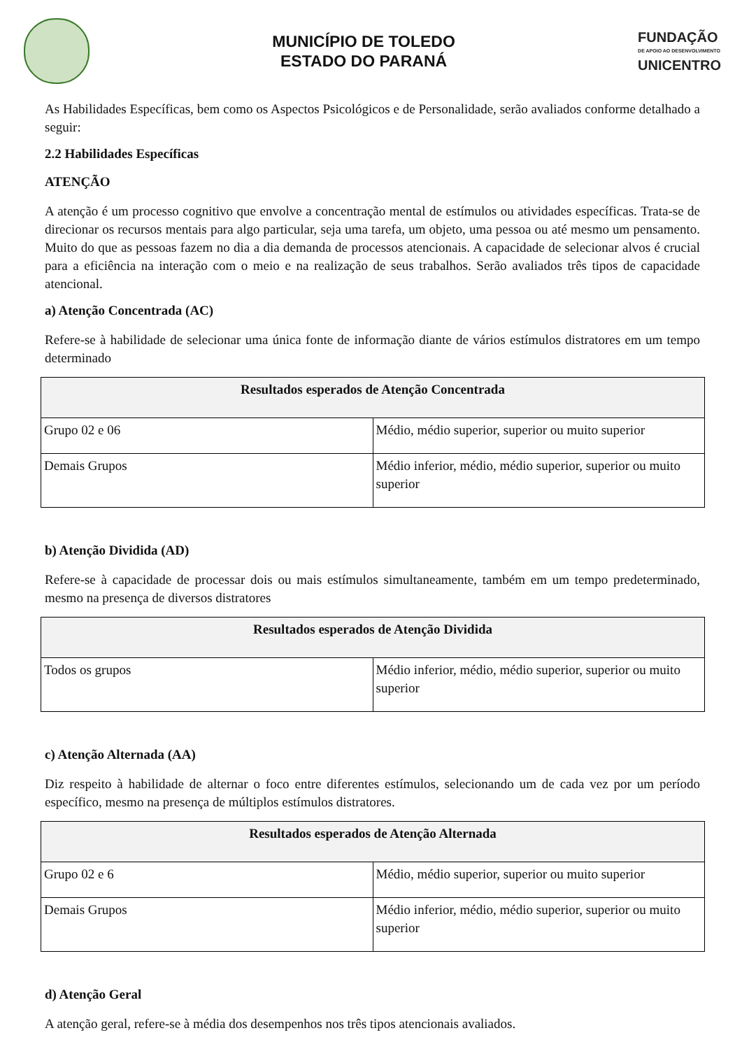MUNICÍPIO DE TOLEDO
ESTADO DO PARANÁ
FUNDAÇÃO
DE APOIO AO DESENVOLVIMENTO
UNICENTRO
As Habilidades Específicas, bem como os Aspectos Psicológicos e de Personalidade, serão avaliados conforme detalhado a seguir:
2.2 Habilidades Específicas
ATENÇÃO
A atenção é um processo cognitivo que envolve a concentração mental de estímulos ou atividades específicas. Trata-se de direcionar os recursos mentais para algo particular, seja uma tarefa, um objeto, uma pessoa ou até mesmo um pensamento. Muito do que as pessoas fazem no dia a dia demanda de processos atencionais. A capacidade de selecionar alvos é crucial para a eficiência na interação com o meio e na realização de seus trabalhos. Serão avaliados três tipos de capacidade atencional.
a) Atenção Concentrada (AC)
Refere-se à habilidade de selecionar uma única fonte de informação diante de vários estímulos distratores em um tempo determinado
| Resultados esperados de Atenção Concentrada | |
| --- | --- |
| Grupo 02 e 06 | Médio, médio superior, superior ou muito superior |
| Demais Grupos | Médio inferior, médio, médio superior, superior ou muito superior |
b) Atenção Dividida (AD)
Refere-se à capacidade de processar dois ou mais estímulos simultaneamente, também em um tempo predeterminado, mesmo na presença de diversos distratores
| Resultados esperados de Atenção Dividida | |
| --- | --- |
| Todos os grupos | Médio inferior, médio, médio superior, superior ou muito superior |
c) Atenção Alternada (AA)
Diz respeito à habilidade de alternar o foco entre diferentes estímulos, selecionando um de cada vez por um período específico, mesmo na presença de múltiplos estímulos distratores.
| Resultados esperados de Atenção Alternada | |
| --- | --- |
| Grupo 02 e 6 | Médio, médio superior, superior ou muito superior |
| Demais Grupos | Médio inferior, médio, médio superior, superior ou muito superior |
d) Atenção Geral
A atenção geral, refere-se à média dos desempenhos nos três tipos atencionais avaliados.